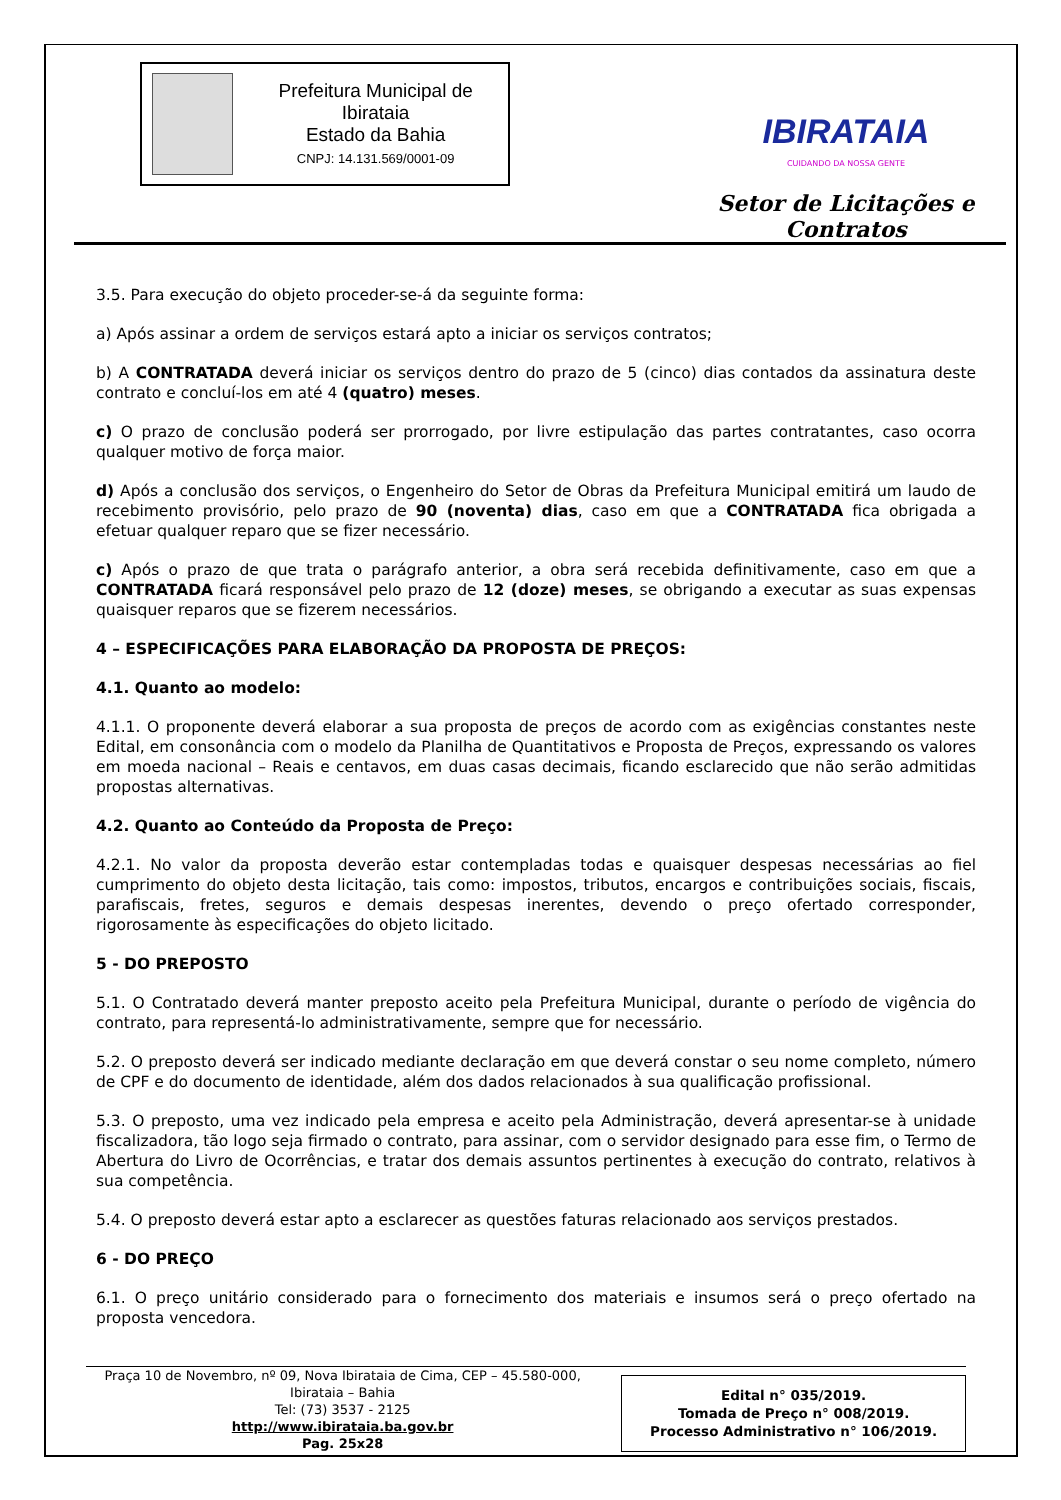Prefeitura Municipal de Ibirataia
Estado da Bahia
CNPJ: 14.131.569/0001-09
IBIRATAIA
CUIDANDO DA NOSSA GENTE
Setor de Licitações e Contratos
3.5. Para execução do objeto proceder-se-á da seguinte forma:
a) Após assinar a ordem de serviços estará apto a iniciar os serviços contratos;
b) A CONTRATADA deverá iniciar os serviços dentro do prazo de 5 (cinco) dias contados da assinatura deste contrato e concluí-los em até 4 (quatro) meses.
c) O prazo de conclusão poderá ser prorrogado, por livre estipulação das partes contratantes, caso ocorra qualquer motivo de força maior.
d) Após a conclusão dos serviços, o Engenheiro do Setor de Obras da Prefeitura Municipal emitirá um laudo de recebimento provisório, pelo prazo de 90 (noventa) dias, caso em que a CONTRATADA fica obrigada a efetuar qualquer reparo que se fizer necessário.
c) Após o prazo de que trata o parágrafo anterior, a obra será recebida definitivamente, caso em que a CONTRATADA ficará responsável pelo prazo de 12 (doze) meses, se obrigando a executar as suas expensas quaisquer reparos que se fizerem necessários.
4 – ESPECIFICAÇÕES PARA ELABORAÇÃO DA PROPOSTA DE PREÇOS:
4.1. Quanto ao modelo:
4.1.1. O proponente deverá elaborar a sua proposta de preços de acordo com as exigências constantes neste Edital, em consonância com o modelo da Planilha de Quantitativos e Proposta de Preços, expressando os valores em moeda nacional – Reais e centavos, em duas casas decimais, ficando esclarecido que não serão admitidas propostas alternativas.
4.2. Quanto ao Conteúdo da Proposta de Preço:
4.2.1. No valor da proposta deverão estar contempladas todas e quaisquer despesas necessárias ao fiel cumprimento do objeto desta licitação, tais como: impostos, tributos, encargos e contribuições sociais, fiscais, parafiscais, fretes, seguros e demais despesas inerentes, devendo o preço ofertado corresponder, rigorosamente às especificações do objeto licitado.
5 - DO PREPOSTO
5.1. O Contratado deverá manter preposto aceito pela Prefeitura Municipal, durante o período de vigência do contrato, para representá-lo administrativamente, sempre que for necessário.
5.2. O preposto deverá ser indicado mediante declaração em que deverá constar o seu nome completo, número de CPF e do documento de identidade, além dos dados relacionados à sua qualificação profissional.
5.3. O preposto, uma vez indicado pela empresa e aceito pela Administração, deverá apresentar-se à unidade fiscalizadora, tão logo seja firmado o contrato, para assinar, com o servidor designado para esse fim, o Termo de Abertura do Livro de Ocorrências, e tratar dos demais assuntos pertinentes à execução do contrato, relativos à sua competência.
5.4. O preposto deverá estar apto a esclarecer as questões faturas relacionado aos serviços prestados.
6 - DO PREÇO
6.1. O preço unitário considerado para o fornecimento dos materiais e insumos será o preço ofertado na proposta vencedora.
Praça 10 de Novembro, nº 09, Nova Ibirataia de Cima, CEP – 45.580-000,
Ibirataia – Bahia
Tel: (73) 3537 - 2125
http://www.ibirataia.ba.gov.br
Pag. 25x28
Edital n° 035/2019.
Tomada de Preço n° 008/2019.
Processo Administrativo n° 106/2019.